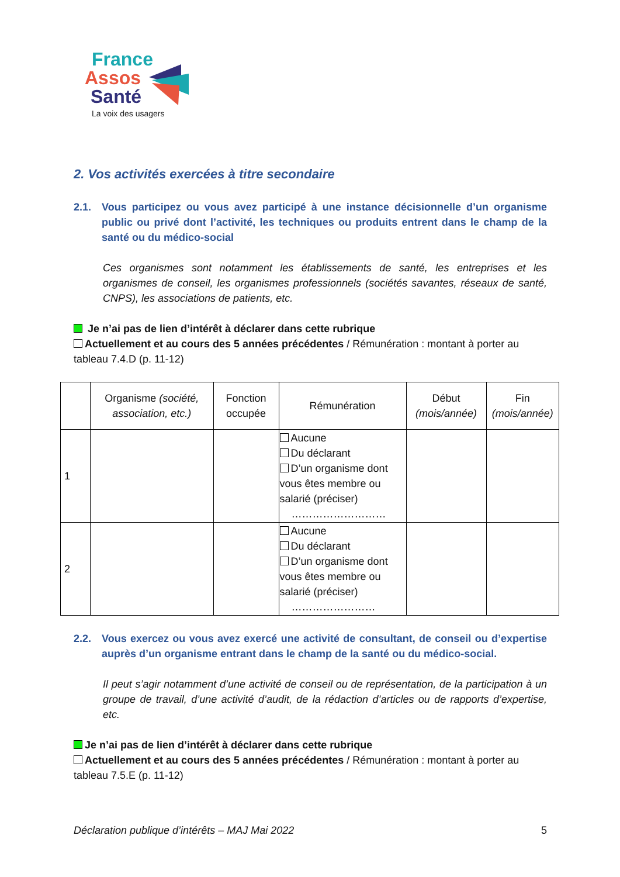France
Assos
Santé
La voix des usagers
2. Vos activités exercées à titre secondaire
2.1. Vous participez ou vous avez participé à une instance décisionnelle d’un organisme public ou privé dont l’activité, les techniques ou produits entrent dans le champ de la santé ou du médico-social
Ces organismes sont notamment les établissements de santé, les entreprises et les organismes de conseil, les organismes professionnels (sociétés savantes, réseaux de santé, CNPS), les associations de patients, etc.
Je n’ai pas de lien d’intérêt à déclarer dans cette rubrique
Actuellement et au cours des 5 années précédentes / Rémunération : montant à porter au tableau 7.4.D (p. 11-12)
| | Organisme (société, association, etc.) | Fonction occupée | Rémunération | Début (mois/année) | Fin (mois/année) |
| --- | --- | --- | --- | --- | --- |
| 1 | | | Aucune Du déclarant D’un organisme dont vous êtes membre ou salarié (préciser) ……………………… | | |
| 2 | | | Aucune Du déclarant D’un organisme dont vous êtes membre ou salarié (préciser) …………………… | | |
2.2. Vous exercez ou vous avez exercé une activité de consultant, de conseil ou d’expertise auprès d’un organisme entrant dans le champ de la santé ou du médico-social.
Il peut s’agir notamment d’une activité de conseil ou de représentation, de la participation à un groupe de travail, d’une activité d’audit, de la rédaction d’articles ou de rapports d’expertise, etc.
Je n’ai pas de lien d’intérêt à déclarer dans cette rubrique
Actuellement et au cours des 5 années précédentes / Rémunération : montant à porter au tableau 7.5.E (p. 11-12)
Déclaration publique d’intérêts – MAJ Mai 2022 5